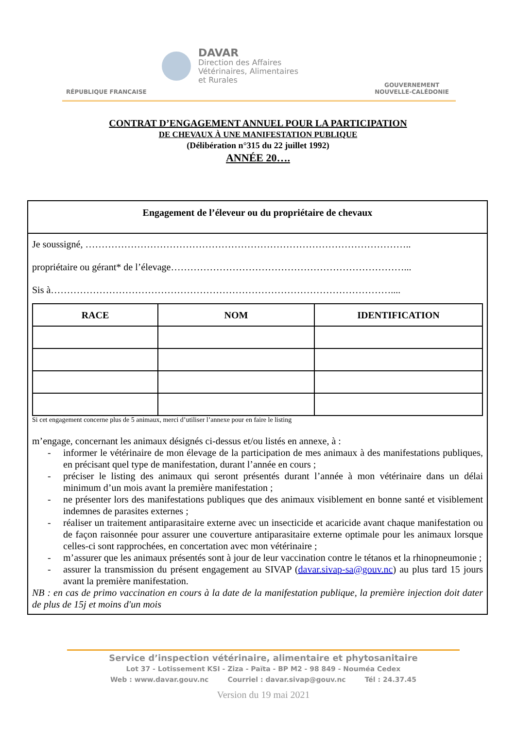RÉPUBLIQUE FRANCAISE
DAVAR
Direction des Affaires
Vétérinaires, Alimentaires
et Rurales
GOUVERNEMENT
NOUVELLE-CALÉDONIE
CONTRAT D’ENGAGEMENT ANNUEL POUR LA PARTICIPATION
DE CHEVAUX À UNE MANIFESTATION PUBLIQUE
(Délibération n°315 du 22 juillet 1992)
ANNÉE 20….
Engagement de l’éleveur ou du propriétaire de chevaux
Je soussigné, ………………………………………………………………………………………..
propriétaire ou gérant* de l’élevage………………………………………………………………...
Sis à……………………………………………………………………………………………....
| RACE | NOM | IDENTIFICATION |
| --- | --- | --- |
Si cet engagement concerne plus de 5 animaux, merci d’utiliser l’annexe pour en faire le listing
m’engage, concernant les animaux désignés ci-dessus et/ou listés en annexe, à :
- informer le vétérinaire de mon élevage de la participation de mes animaux à des manifestations publiques, en précisant quel type de manifestation, durant l’année en cours ;
- préciser le listing des animaux qui seront présentés durant l’année à mon vétérinaire dans un délai minimum d’un mois avant la première manifestation ;
- ne présenter lors des manifestations publiques que des animaux visiblement en bonne santé et visiblement indemnes de parasites externes ;
- réaliser un traitement antiparasitaire externe avec un insecticide et acaricide avant chaque manifestation ou de façon raisonnée pour assurer une couverture antiparasitaire externe optimale pour les animaux lorsque celles-ci sont rapprochées, en concertation avec mon vétérinaire ;
- m’assurer que les animaux présentés sont à jour de leur vaccination contre le tétanos et la rhinopneumonie ;
- assurer la transmission du présent engagement au SIVAP (davar.sivap-sa@gouv.nc) au plus tard 15 jours avant la première manifestation.
NB : en cas de primo vaccination en cours à la date de la manifestation publique, la première injection doit dater de plus de 15j et moins d'un mois
Service d’inspection vétérinaire, alimentaire et phytosanitaire
Lot 37 - Lotissement KSI - Ziza - Païta - BP M2 - 98 849 - Nouméa Cedex
Web : www.davar.gouv.nc Courriel : davar.sivap@gouv.nc Tél : 24.37.45
Version du 19 mai 2021